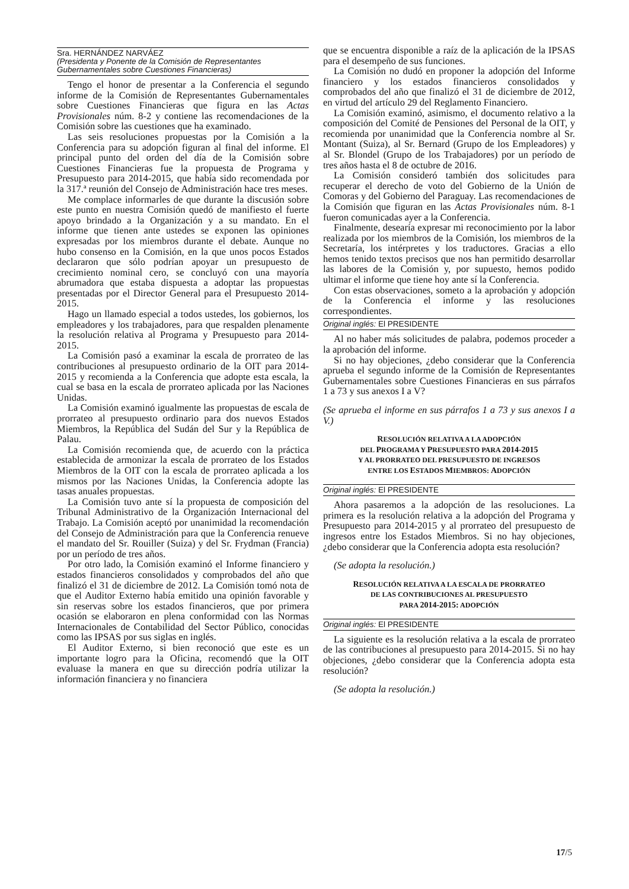Sra. HERNÁNDEZ NARVÁEZ
(Presidenta y Ponente de la Comisión de Representantes Gubernamentales sobre Cuestiones Financieras)
Tengo el honor de presentar a la Conferencia el segundo informe de la Comisión de Representantes Gubernamentales sobre Cuestiones Financieras que figura en las Actas Provisionales núm. 8-2 y contiene las recomendaciones de la Comisión sobre las cuestiones que ha examinado.
Las seis resoluciones propuestas por la Comisión a la Conferencia para su adopción figuran al final del informe. El principal punto del orden del día de la Comisión sobre Cuestiones Financieras fue la propuesta de Programa y Presupuesto para 2014-2015, que había sido recomendada por la 317.ª reunión del Consejo de Administración hace tres meses.
Me complace informarles de que durante la discusión sobre este punto en nuestra Comisión quedó de manifiesto el fuerte apoyo brindado a la Organización y a su mandato. En el informe que tienen ante ustedes se exponen las opiniones expresadas por los miembros durante el debate. Aunque no hubo consenso en la Comisión, en la que unos pocos Estados declararon que sólo podrían apoyar un presupuesto de crecimiento nominal cero, se concluyó con una mayoría abrumadora que estaba dispuesta a adoptar las propuestas presentadas por el Director General para el Presupuesto 2014-2015.
Hago un llamado especial a todos ustedes, los gobiernos, los empleadores y los trabajadores, para que respalden plenamente la resolución relativa al Programa y Presupuesto para 2014-2015.
La Comisión pasó a examinar la escala de prorrateo de las contribuciones al presupuesto ordinario de la OIT para 2014-2015 y recomienda a la Conferencia que adopte esta escala, la cual se basa en la escala de prorrateo aplicada por las Naciones Unidas.
La Comisión examinó igualmente las propuestas de escala de prorrateo al presupuesto ordinario para dos nuevos Estados Miembros, la República del Sudán del Sur y la República de Palau.
La Comisión recomienda que, de acuerdo con la práctica establecida de armonizar la escala de prorrateo de los Estados Miembros de la OIT con la escala de prorrateo aplicada a los mismos por las Naciones Unidas, la Conferencia adopte las tasas anuales propuestas.
La Comisión tuvo ante sí la propuesta de composición del Tribunal Administrativo de la Organización Internacional del Trabajo. La Comisión aceptó por unanimidad la recomendación del Consejo de Administración para que la Conferencia renueve el mandato del Sr. Rouiller (Suiza) y del Sr. Frydman (Francia) por un período de tres años.
Por otro lado, la Comisión examinó el Informe financiero y estados financieros consolidados y comprobados del año que finalizó el 31 de diciembre de 2012. La Comisión tomó nota de que el Auditor Externo había emitido una opinión favorable y sin reservas sobre los estados financieros, que por primera ocasión se elaboraron en plena conformidad con las Normas Internacionales de Contabilidad del Sector Público, conocidas como las IPSAS por sus siglas en inglés.
El Auditor Externo, si bien reconoció que este es un importante logro para la Oficina, recomendó que la OIT evaluase la manera en que su dirección podría utilizar la información financiera y no financiera
que se encuentra disponible a raíz de la aplicación de la IPSAS para el desempeño de sus funciones.
La Comisión no dudó en proponer la adopción del Informe financiero y los estados financieros consolidados y comprobados del año que finalizó el 31 de diciembre de 2012, en virtud del artículo 29 del Reglamento Financiero.
La Comisión examinó, asimismo, el documento relativo a la composición del Comité de Pensiones del Personal de la OIT, y recomienda por unanimidad que la Conferencia nombre al Sr. Montant (Suiza), al Sr. Bernard (Grupo de los Empleadores) y al Sr. Blondel (Grupo de los Trabajadores) por un período de tres años hasta el 8 de octubre de 2016.
La Comisión consideró también dos solicitudes para recuperar el derecho de voto del Gobierno de la Unión de Comoras y del Gobierno del Paraguay. Las recomendaciones de la Comisión que figuran en las Actas Provisionales núm. 8-1 fueron comunicadas ayer a la Conferencia.
Finalmente, desearía expresar mi reconocimiento por la labor realizada por los miembros de la Comisión, los miembros de la Secretaría, los intérpretes y los traductores. Gracias a ello hemos tenido textos precisos que nos han permitido desarrollar las labores de la Comisión y, por supuesto, hemos podido ultimar el informe que tiene hoy ante sí la Conferencia.
Con estas observaciones, someto a la aprobación y adopción de la Conferencia el informe y las resoluciones correspondientes.
Original inglés: El PRESIDENTE
Al no haber más solicitudes de palabra, podemos proceder a la aprobación del informe.
Si no hay objeciones, ¿debo considerar que la Conferencia aprueba el segundo informe de la Comisión de Representantes Gubernamentales sobre Cuestiones Financieras en sus párrafos 1 a 73 y sus anexos I a V?
(Se aprueba el informe en sus párrafos 1 a 73 y sus anexos I a V.)
RESOLUCIÓN RELATIVA A LA ADOPCIÓN
DEL PROGRAMA Y PRESUPUESTO PARA 2014-2015
Y AL PRORRATEO DEL PRESUPUESTO DE INGRESOS
ENTRE LOS ESTADOS MIEMBROS: ADOPCIÓN
Original inglés: El PRESIDENTE
Ahora pasaremos a la adopción de las resoluciones. La primera es la resolución relativa a la adopción del Programa y Presupuesto para 2014-2015 y al prorrateo del presupuesto de ingresos entre los Estados Miembros. Si no hay objeciones, ¿debo considerar que la Conferencia adopta esta resolución?
(Se adopta la resolución.)
RESOLUCIÓN RELATIVA A LA ESCALA DE PRORRATEO
DE LAS CONTRIBUCIONES AL PRESUPUESTO
PARA 2014-2015: ADOPCIÓN
Original inglés: El PRESIDENTE
La siguiente es la resolución relativa a la escala de prorrateo de las contribuciones al presupuesto para 2014-2015. Si no hay objeciones, ¿debo considerar que la Conferencia adopta esta resolución?
(Se adopta la resolución.)
17/5